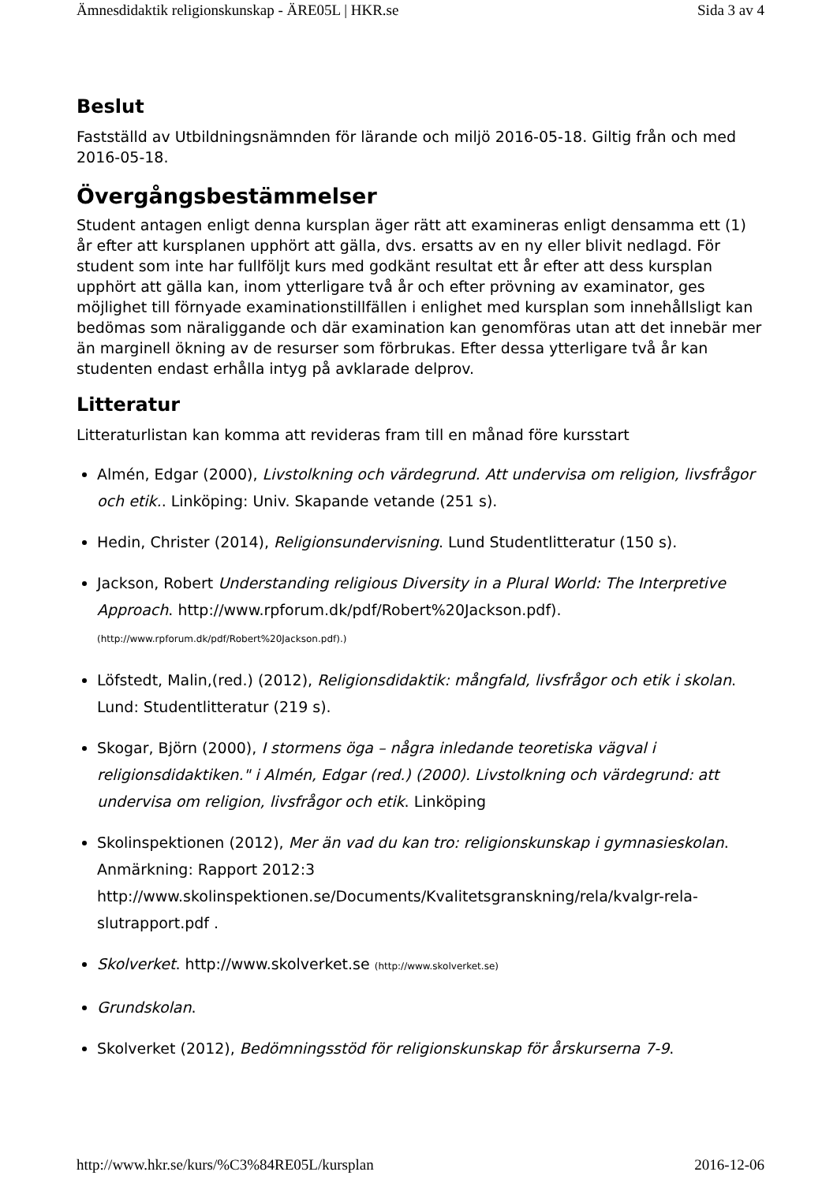Ämnesdidaktik religionskunskap - ÄRE05L | HKR.se Sida 3 av 4
Beslut
Fastställd av Utbildningsnämnden för lärande och miljö 2016-05-18. Giltig från och med 2016-05-18.
Övergångsbestämmelser
Student antagen enligt denna kursplan äger rätt att examineras enligt densamma ett (1) år efter att kursplanen upphört att gälla, dvs. ersatts av en ny eller blivit nedlagd. För student som inte har fullföljt kurs med godkänt resultat ett år efter att dess kursplan upphört att gälla kan, inom ytterligare två år och efter prövning av examinator, ges möjlighet till förnyade examinationstillfällen i enlighet med kursplan som innehållsligt kan bedömas som näraliggande och där examination kan genomföras utan att det innebär mer än marginell ökning av de resurser som förbrukas. Efter dessa ytterligare två år kan studenten endast erhålla intyg på avklarade delprov.
Litteratur
Litteraturlistan kan komma att revideras fram till en månad före kursstart
Almén, Edgar (2000), Livstolkning och värdegrund. Att undervisa om religion, livsfrågor och etik.. Linköping: Univ. Skapande vetande (251 s).
Hedin, Christer (2014), Religionsundervisning. Lund Studentlitteratur (150 s).
Jackson, Robert Understanding religious Diversity in a Plural World: The Interpretive Approach. http://www.rpforum.dk/pdf/Robert%20Jackson.pdf). (http://www.rpforum.dk/pdf/Robert%20Jackson.pdf).)
Löfstedt, Malin,(red.) (2012), Religionsdidaktik: mångfald, livsfrågor och etik i skolan. Lund: Studentlitteratur (219 s).
Skogar, Björn (2000), I stormens öga – några inledande teoretiska vägval i religionsdidaktiken." i Almén, Edgar (red.) (2000). Livstolkning och värdegrund: att undervisa om religion, livsfrågor och etik. Linköping
Skolinspektionen (2012), Mer än vad du kan tro: religionskunskap i gymnasieskolan. Anmärkning: Rapport 2012:3 http://www.skolinspektionen.se/Documents/Kvalitetsgranskning/rela/kvalgr-rela-slutrapport.pdf .
Skolverket. http://www.skolverket.se (http://www.skolverket.se)
Grundskolan.
Skolverket (2012), Bedömningsstöd för religionskunskap för årskurserna 7-9.
http://www.hkr.se/kurs/%C3%84RE05L/kursplan 2016-12-06